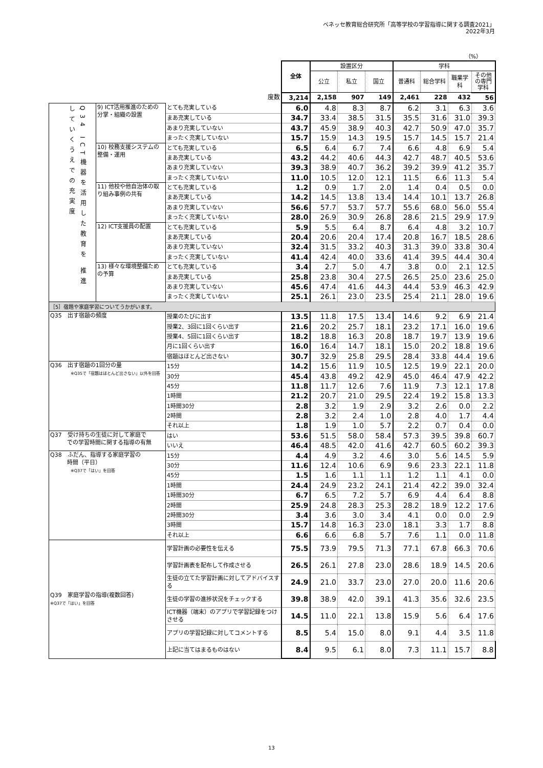ベネッセ教育総合研究所「高等学校の学習指導に関する調査2021」
2022年3月
（%）
| | | | 全体 | 設置区分 | | | 学科 | | | |
| | | | | 公立 | 私立 | 国立 | 普通科 | 総合学科 | 職業学科 | その他の専門学科 |
| 度数 | | | 3,214 | 2,158 | 907 | 149 | 2,461 | 228 | 432 | 56 |
| Q34 ICT機器を活用した教育を 推進していくうえでの充実度 | 9) ICT活用推進のための分掌・組織の設置 | とても充実している | 6.0 | 4.8 | 8.3 | 8.7 | 6.2 | 3.1 | 6.3 | 3.6 |
| | | まあ充実している | 34.7 | 33.4 | 38.5 | 31.5 | 35.5 | 31.6 | 31.0 | 39.3 |
| | | あまり充実していない | 43.7 | 45.9 | 38.9 | 40.3 | 42.7 | 50.9 | 47.0 | 35.7 |
| | | まったく充実していない | 15.7 | 15.9 | 14.3 | 19.5 | 15.7 | 14.5 | 15.7 | 21.4 |
| | 10) 校務支援システムの整備・運用 | とても充実している | 6.5 | 6.4 | 6.7 | 7.4 | 6.6 | 4.8 | 6.9 | 5.4 |
| | | まあ充実している | 43.2 | 44.2 | 40.6 | 44.3 | 42.7 | 48.7 | 40.5 | 53.6 |
| | | あまり充実していない | 39.3 | 38.9 | 40.7 | 36.2 | 39.2 | 39.9 | 41.2 | 35.7 |
| | | まったく充実していない | 11.0 | 10.5 | 12.0 | 12.1 | 11.5 | 6.6 | 11.3 | 5.4 |
| | 11) 他校や他自治体の取り組み事例の共有 | とても充実している | 1.2 | 0.9 | 1.7 | 2.0 | 1.4 | 0.4 | 0.5 | 0.0 |
| | | まあ充実している | 14.2 | 14.5 | 13.8 | 13.4 | 14.4 | 10.1 | 13.7 | 26.8 |
| | | あまり充実していない | 56.6 | 57.7 | 53.7 | 57.7 | 55.6 | 68.0 | 56.0 | 55.4 |
| | | まったく充実していない | 28.0 | 26.9 | 30.9 | 26.8 | 28.6 | 21.5 | 29.9 | 17.9 |
| | 12) ICT支援員の配置 | とても充実している | 5.9 | 5.5 | 6.4 | 8.7 | 6.4 | 4.8 | 3.2 | 10.7 |
| | | まあ充実している | 20.4 | 20.6 | 20.4 | 17.4 | 20.8 | 16.7 | 18.5 | 28.6 |
| | | あまり充実していない | 32.4 | 31.5 | 33.2 | 40.3 | 31.3 | 39.0 | 33.8 | 30.4 |
| | | まったく充実していない | 41.4 | 42.4 | 40.0 | 33.6 | 41.4 | 39.5 | 44.4 | 30.4 |
| | 13) 様々な環境整備ための予算 | とても充実している | 3.4 | 2.7 | 5.0 | 4.7 | 3.8 | 0.0 | 2.1 | 12.5 |
| | | まあ充実している | 25.8 | 23.8 | 30.4 | 27.5 | 26.5 | 25.0 | 23.6 | 25.0 |
| | | あまり充実していない | 45.6 | 47.4 | 41.6 | 44.3 | 44.4 | 53.9 | 46.3 | 42.9 |
| | | まったく充実していない | 25.1 | 26.1 | 23.0 | 23.5 | 25.4 | 21.1 | 28.0 | 19.6 |
| ［5］宿題や家庭学習についてうかがいます。 | | | | | | | | | | |
| Q35 出す宿題の頻度 | | 授業のたびに出す | 13.5 | 11.8 | 17.5 | 13.4 | 14.6 | 9.2 | 6.9 | 21.4 |
| | | 授業2、3回に1回くらい出す | 21.6 | 20.2 | 25.7 | 18.1 | 23.2 | 17.1 | 16.0 | 19.6 |
| | | 授業4、5回に1回くらい出す | 18.2 | 18.8 | 16.3 | 20.8 | 18.7 | 19.7 | 13.9 | 19.6 |
| | | 月に1回くらい出す | 16.0 | 16.4 | 14.7 | 18.1 | 15.0 | 20.2 | 18.8 | 19.6 |
| | | 宿題はほとんど出さない | 30.7 | 32.9 | 25.8 | 29.5 | 28.4 | 33.8 | 44.4 | 19.6 |
| Q36 出す宿題の1回分の量 ※Q35で「宿題はほとんど出さない」以外を回答 | | 15分 | 14.2 | 15.6 | 11.9 | 10.5 | 12.5 | 19.9 | 22.1 | 20.0 |
| | | 30分 | 45.4 | 43.8 | 49.2 | 42.9 | 45.0 | 46.4 | 47.9 | 42.2 |
| | | 45分 | 11.8 | 11.7 | 12.6 | 7.6 | 11.9 | 7.3 | 12.1 | 17.8 |
| | | 1時間 | 21.2 | 20.7 | 21.0 | 29.5 | 22.4 | 19.2 | 15.8 | 13.3 |
| | | 1時間30分 | 2.8 | 3.2 | 1.9 | 2.9 | 3.2 | 2.6 | 0.0 | 2.2 |
| | | 2時間 | 2.8 | 3.2 | 2.4 | 1.0 | 2.8 | 4.0 | 1.7 | 4.4 |
| | | それ以上 | 1.8 | 1.9 | 1.0 | 5.7 | 2.2 | 0.7 | 0.4 | 0.0 |
| Q37 受け持ちの生徒に対して家庭で での学習時間に関する指導の有無 | | はい | 53.6 | 51.5 | 58.0 | 58.4 | 57.3 | 39.5 | 39.8 | 60.7 |
| | | いいえ | 46.4 | 48.5 | 42.0 | 41.6 | 42.7 | 60.5 | 60.2 | 39.3 |
| Q38 ふだん、指導する家庭学習の 時間（平日） ※Q37で「はい」を回答 | | 15分 | 4.4 | 4.9 | 3.2 | 4.6 | 3.0 | 5.6 | 14.5 | 5.9 |
| | | 30分 | 11.6 | 12.4 | 10.6 | 6.9 | 9.6 | 23.3 | 22.1 | 11.8 |
| | | 45分 | 1.5 | 1.6 | 1.1 | 1.1 | 1.2 | 1.1 | 4.1 | 0.0 |
| | | 1時間 | 24.4 | 24.9 | 23.2 | 24.1 | 21.4 | 42.2 | 39.0 | 32.4 |
| | | 1時間30分 | 6.7 | 6.5 | 7.2 | 5.7 | 6.9 | 4.4 | 6.4 | 8.8 |
| | | 2時間 | 25.9 | 24.8 | 28.3 | 25.3 | 28.2 | 18.9 | 12.2 | 17.6 |
| | | 2時間30分 | 3.4 | 3.6 | 3.0 | 3.4 | 4.1 | 0.0 | 0.0 | 2.9 |
| | | 3時間 | 15.7 | 14.8 | 16.3 | 23.0 | 18.1 | 3.3 | 1.7 | 8.8 |
| | | それ以上 | 6.6 | 6.6 | 6.8 | 5.7 | 7.6 | 1.1 | 0.0 | 11.8 |
| Q39 家庭学習の指導(複数回答) ※Q37で「はい」を回答 | | 学習計画の必要性を伝える | 75.5 | 73.9 | 79.5 | 71.3 | 77.1 | 67.8 | 66.3 | 70.6 |
| | | 学習計画表を配布して作成させる | 26.5 | 26.1 | 27.8 | 23.0 | 28.6 | 18.9 | 14.5 | 20.6 |
| | | 生徒の立てた学習計画に対してアドバイスする | 24.9 | 21.0 | 33.7 | 23.0 | 27.0 | 20.0 | 11.6 | 20.6 |
| | | 生徒の学習の進捗状況をチェックする | 39.8 | 38.9 | 42.0 | 39.1 | 41.3 | 35.6 | 32.6 | 23.5 |
| | | ICT機器（端末）のアプリで学習記録をつけさせる | 14.5 | 11.0 | 22.1 | 13.8 | 15.9 | 5.6 | 6.4 | 17.6 |
| | | アプリの学習記録に対してコメントする | 8.5 | 5.4 | 15.0 | 8.0 | 9.1 | 4.4 | 3.5 | 11.8 |
| | | 上記に当てはまるものはない | 8.4 | 9.5 | 6.1 | 8.0 | 7.3 | 11.1 | 15.7 | 8.8 |
13